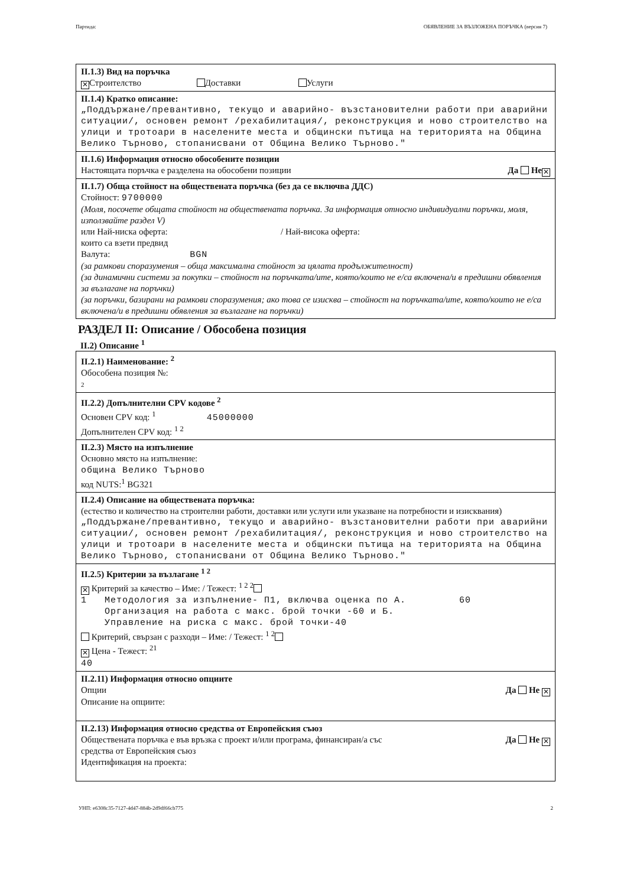Партида: ОБЯВЛЕНИЕ ЗА ВЪЗЛОЖЕНА ПОРЪЧКА (версия 7)
II.1.3) Вид на поръчка
✕ Строителство Доставки Услуги
II.1.4) Кратко описание:
„Поддържане/превантивно, текущо и аварийно- възстановителни работи при аварийни ситуации/, основен ремонт /рехабилитация/, реконструкция и ново строителство на улици и тротоари в населените места и общински пътища на територията на Община Велико Търново, стопанисвани от Община Велико Търново."
II.1.6) Информация относно обособените позиции
Настоящата поръчка е разделена на обособени позиции Да Не ✕
II.1.7) Обща стойност на обществената поръчка (без да се включва ДДС)
Стойност: 9700000
(Моля, посочете общата стойност на обществената поръчка. За информация относно индивидуални поръчки, моля, използвайте раздел V)
или Най-ниска оферта: / Най-висока оферта:
които са взети предвид
Валута: BGN
(за рамкови споразумения – обща максимална стойност за цялата продължителност)
(за динамични системи за покупки – стойност на поръчката/ите, която/които не е/са включена/и в предишни обявления за възлагане на поръчки)
(за поръчки, базирани на рамкови споразумения; ако това се изисква – стойност на поръчката/ите, която/които не е/са включена/и в предишни обявления за възлагане на поръчки)
РАЗДЕЛ II: Описание / Обособена позиция
II.2) Описание <sup>1</sup>
II.2.1) Наименование: <sup>2</sup>
Обособена позиция №:
2
II.2.2) Допълнителни CPV кодове <sup>2</sup>
Основен CPV код: <sup>1</sup> 45000000
Допълнителен CPV код: <sup>1 2</sup>
II.2.3) Място на изпълнение
Основно място на изпълнение:
община Велико Търново
код NUTS:<sup>1</sup> BG321
II.2.4) Описание на обществената поръчка:
(естество и количество на строителни работи, доставки или услуги или указване на потребности и изисквания)
„Поддържане/превантивно, текущо и аварийно- възстановителни работи при аварийни ситуации/, основен ремонт /рехабилитация/, реконструкция и ново строителство на улици и тротоари в населените места и общински пътища на територията на Община Велико Търново, стопанисвани от Община Велико Търново."
II.2.5) Критерии за възлагане <sup>1 2</sup>
✕ Критерий за качество – Име: / Тежест: <sup>1 2 2</sup>
1 Методология за изпълнение- П1, включва оценка по А. Организация на работа с макс. брой точки -60 и Б. Управление на риска с макс. брой точки-40 60
Критерий, свързан с разходи – Име: / Тежест: <sup>1 2</sup>
✕ Цена - Тежест: <sup>21</sup>
40
II.2.11) Информация относно опциите
Опции Да Не ✕
Описание на опциите:
II.2.13) Информация относно средства от Европейския съюз
Обществената поръчка е във връзка с проект и/или програма, финансиран/а със
средства от Европейския съюз Да Не ✕
Идентификация на проекта:
УНП: e6308c35-7127-4d47-884b-2d9df66cb775 2